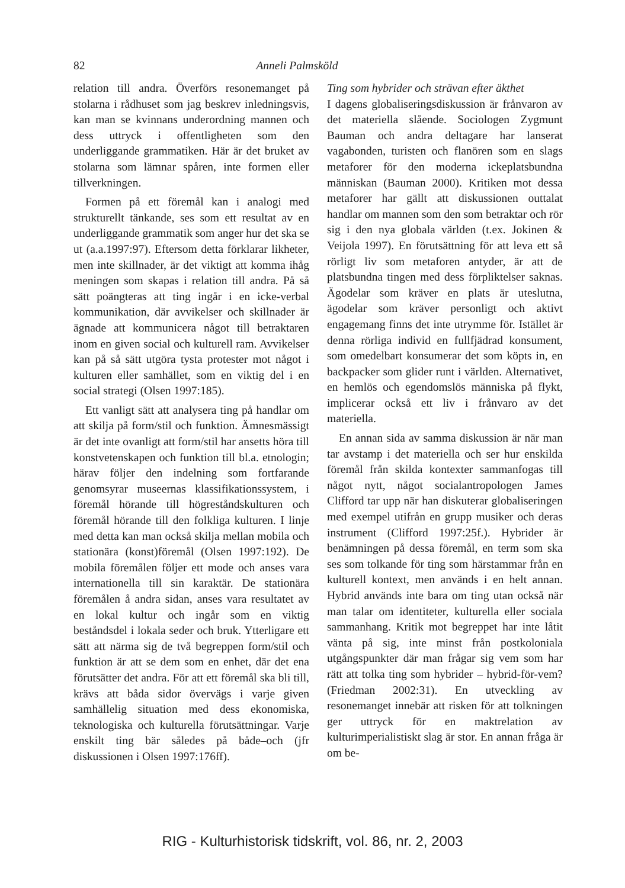82 Anneli Palmsköld
relation till andra. Överförs resonemanget på stolarna i rådhuset som jag beskrev inledningsvis, kan man se kvinnans underordning mannen och dess uttryck i offentligheten som den underliggande grammatiken. Här är det bruket av stolarna som lämnar spåren, inte formen eller tillverkningen.
Formen på ett föremål kan i analogi med strukturellt tänkande, ses som ett resultat av en underliggande grammatik som anger hur det ska se ut (a.a.1997:97). Eftersom detta förklarar likheter, men inte skillnader, är det viktigt att komma ihåg meningen som skapas i relation till andra. På så sätt poängteras att ting ingår i en icke-verbal kommunikation, där avvikelser och skillnader är ägnade att kommunicera något till betraktaren inom en given social och kulturell ram. Avvikelser kan på så sätt utgöra tysta protester mot något i kulturen eller samhället, som en viktig del i en social strategi (Olsen 1997:185).
Ett vanligt sätt att analysera ting på handlar om att skilja på form/stil och funktion. Ämnesmässigt är det inte ovanligt att form/stil har ansetts höra till konstvetenskapen och funktion till bl.a. etnologin; härav följer den indelning som fortfarande genomsyrar museernas klassifikationssystem, i föremål hörande till högreståndskulturen och föremål hörande till den folkliga kulturen. I linje med detta kan man också skilja mellan mobila och stationära (konst)föremål (Olsen 1997:192). De mobila föremålen följer ett mode och anses vara internationella till sin karaktär. De stationära föremålen å andra sidan, anses vara resultatet av en lokal kultur och ingår som en viktig beståndsdel i lokala seder och bruk. Ytterligare ett sätt att närma sig de två begreppen form/stil och funktion är att se dem som en enhet, där det ena förutsätter det andra. För att ett föremål ska bli till, krävs att båda sidor övervägs i varje given samhällelig situation med dess ekonomiska, teknologiska och kulturella förutsättningar. Varje enskilt ting bär således på både–och (jfr diskussionen i Olsen 1997:176ff).
Ting som hybrider och strävan efter äkthet
I dagens globaliseringsdiskussion är frånvaron av det materiella slående. Sociologen Zygmunt Bauman och andra deltagare har lanserat vagabonden, turisten och flanören som en slags metaforer för den moderna ickeplatsbundna människan (Bauman 2000). Kritiken mot dessa metaforer har gällt att diskussionen outtalat handlar om mannen som den som betraktar och rör sig i den nya globala världen (t.ex. Jokinen & Veijola 1997). En förutsättning för att leva ett så rörligt liv som metaforen antyder, är att de platsbundna tingen med dess förpliktelser saknas. Ägodelar som kräver en plats är uteslutna, ägodelar som kräver personligt och aktivt engagemang finns det inte utrymme för. Istället är denna rörliga individ en fullfjädrad konsument, som omedelbart konsumerar det som köpts in, en backpacker som glider runt i världen. Alternativet, en hemlös och egendomslös människa på flykt, implicerar också ett liv i frånvaro av det materiella.
En annan sida av samma diskussion är när man tar avstamp i det materiella och ser hur enskilda föremål från skilda kontexter sammanfogas till något nytt, något socialantropologen James Clifford tar upp när han diskuterar globaliseringen med exempel utifrån en grupp musiker och deras instrument (Clifford 1997:25f.). Hybrider är benämningen på dessa föremål, en term som ska ses som tolkande för ting som härstammar från en kulturell kontext, men används i en helt annan. Hybrid används inte bara om ting utan också när man talar om identiteter, kulturella eller sociala sammanhang. Kritik mot begreppet har inte låtit vänta på sig, inte minst från postkoloniala utgångspunkter där man frågar sig vem som har rätt att tolka ting som hybrider – hybrid-för-vem? (Friedman 2002:31). En utveckling av resonemanget innebär att risken för att tolkningen ger uttryck för en maktrelation av kulturimperialistiskt slag är stor. En annan fråga är om be-
RIG - Kulturhistorisk tidskrift, vol. 86, nr. 2, 2003